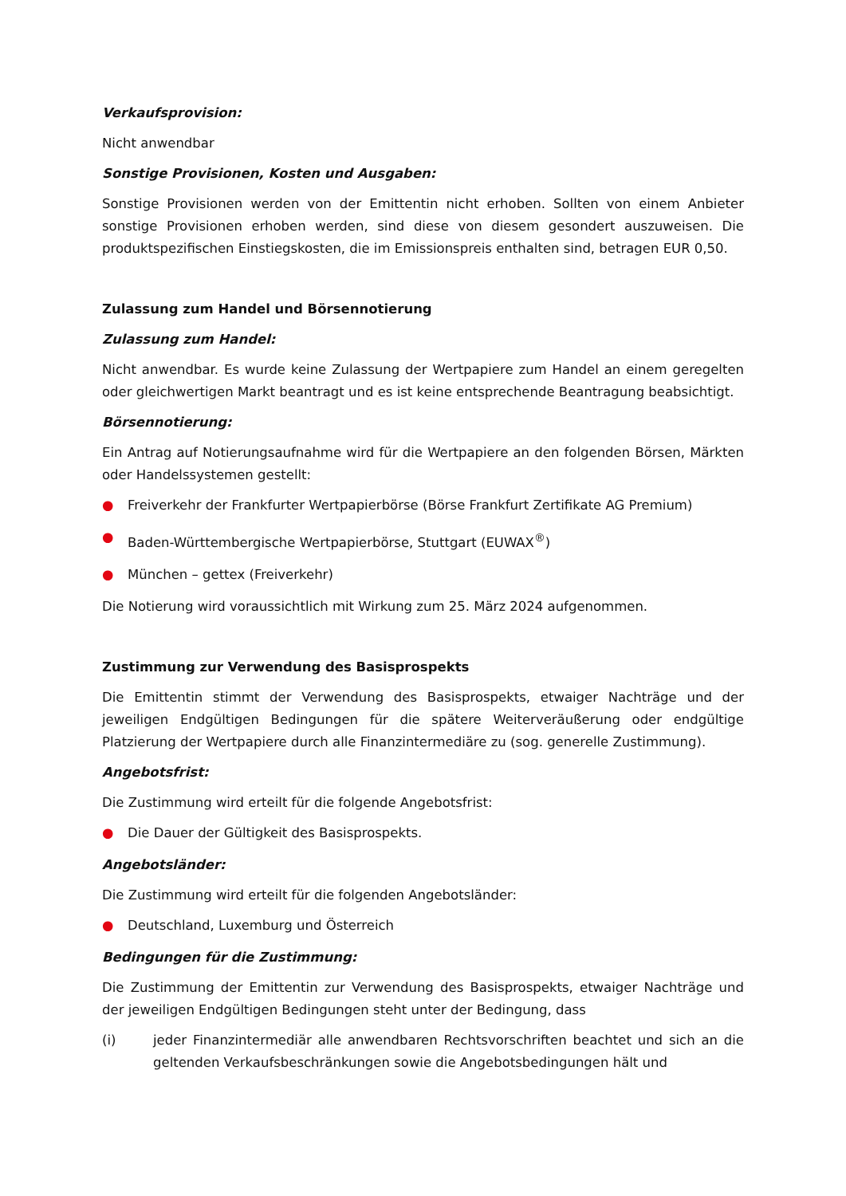Verkaufsprovision:
Nicht anwendbar
Sonstige Provisionen, Kosten und Ausgaben:
Sonstige Provisionen werden von der Emittentin nicht erhoben. Sollten von einem Anbieter sonstige Provisionen erhoben werden, sind diese von diesem gesondert auszuweisen. Die produktspezifischen Einstiegskosten, die im Emissionspreis enthalten sind, betragen EUR 0,50.
Zulassung zum Handel und Börsennotierung
Zulassung zum Handel:
Nicht anwendbar. Es wurde keine Zulassung der Wertpapiere zum Handel an einem geregelten oder gleichwertigen Markt beantragt und es ist keine entsprechende Beantragung beabsichtigt.
Börsennotierung:
Ein Antrag auf Notierungsaufnahme wird für die Wertpapiere an den folgenden Börsen, Märkten oder Handelssystemen gestellt:
● Freiverkehr der Frankfurter Wertpapierbörse (Börse Frankfurt Zertifikate AG Premium)
● Baden-Württembergische Wertpapierbörse, Stuttgart (EUWAX<sup>®</sup>)
● München – gettex (Freiverkehr)
Die Notierung wird voraussichtlich mit Wirkung zum 25. März 2024 aufgenommen.
Zustimmung zur Verwendung des Basisprospekts
Die Emittentin stimmt der Verwendung des Basisprospekts, etwaiger Nachträge und der jeweiligen Endgültigen Bedingungen für die spätere Weiterveräußerung oder endgültige Platzierung der Wertpapiere durch alle Finanzintermediäre zu (sog. generelle Zustimmung).
Angebotsfrist:
Die Zustimmung wird erteilt für die folgende Angebotsfrist:
● Die Dauer der Gültigkeit des Basisprospekts.
Angebotsländer:
Die Zustimmung wird erteilt für die folgenden Angebotsländer:
● Deutschland, Luxemburg und Österreich
Bedingungen für die Zustimmung:
Die Zustimmung der Emittentin zur Verwendung des Basisprospekts, etwaiger Nachträge und der jeweiligen Endgültigen Bedingungen steht unter der Bedingung, dass
(i) jeder Finanzintermediär alle anwendbaren Rechtsvorschriften beachtet und sich an die geltenden Verkaufsbeschränkungen sowie die Angebotsbedingungen hält und